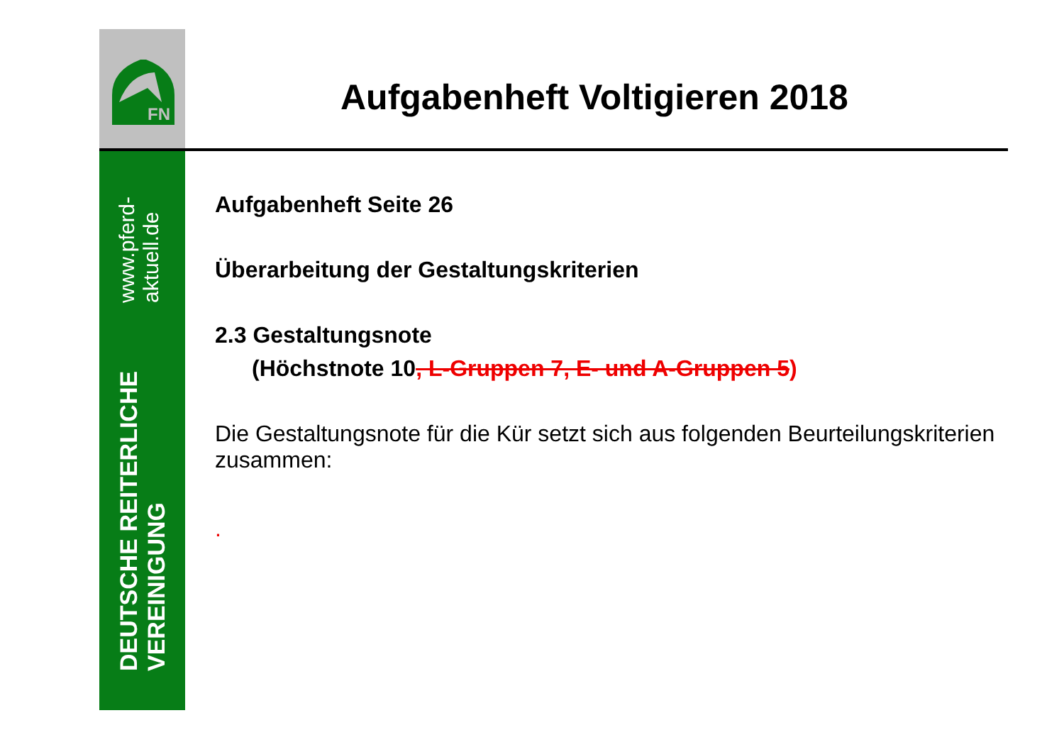FN
DEUTSCHE REITERLICHE VEREINIGUNG www.pferd-aktuell.de
Aufgabenheft Voltigieren 2018
Aufgabenheft Seite 26
Überarbeitung der Gestaltungskriterien
2.3 Gestaltungsnote
(Höchstnote 10, L-Gruppen 7, E- und A-Gruppen 5)
Die Gestaltungsnote für die Kür setzt sich aus folgenden Beurteilungskriterien zusammen:
.